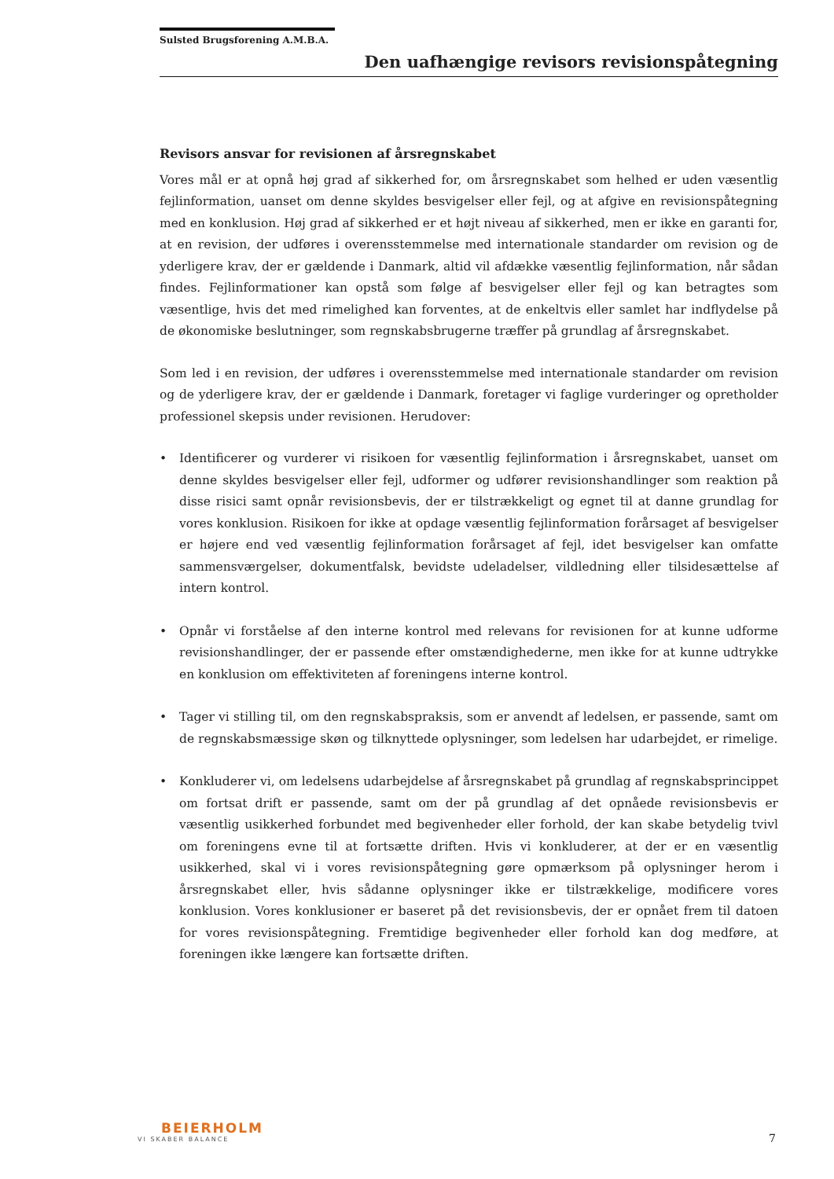Sulsted Brugsforening A.M.B.A.
Den uafhængige revisors revisionspåtegning
Revisors ansvar for revisionen af årsregnskabet
Vores mål er at opnå høj grad af sikkerhed for, om årsregnskabet som helhed er uden væsentlig fejlinformation, uanset om denne skyldes besvigelser eller fejl, og at afgive en revisionspåtegning med en konklusion. Høj grad af sikkerhed er et højt niveau af sikkerhed, men er ikke en garanti for, at en revision, der udføres i overensstemmelse med internationale standarder om revision og de yderligere krav, der er gældende i Danmark, altid vil afdække væsentlig fejlinformation, når sådan findes. Fejlinformationer kan opstå som følge af besvigelser eller fejl og kan betragtes som væsentlige, hvis det med rimelighed kan forventes, at de enkeltvis eller samlet har indflydelse på de økonomiske beslutninger, som regnskabsbrugerne træffer på grundlag af årsregnskabet.
Som led i en revision, der udføres i overensstemmelse med internationale standarder om revision og de yderligere krav, der er gældende i Danmark, foretager vi faglige vurderinger og opretholder professionel skepsis under revisionen. Herudover:
• Identificerer og vurderer vi risikoen for væsentlig fejlinformation i årsregnskabet, uanset om denne skyldes besvigelser eller fejl, udformer og udfører revisionshandlinger som reaktion på disse risici samt opnår revisionsbevis, der er tilstrækkeligt og egnet til at danne grundlag for vores konklusion. Risikoen for ikke at opdage væsentlig fejlinformation forårsaget af besvigelser er højere end ved væsentlig fejlinformation forårsaget af fejl, idet besvigelser kan omfatte sammensværgelser, dokumentfalsk, bevidste udeladelser, vildledning eller tilsidesættelse af intern kontrol.
• Opnår vi forståelse af den interne kontrol med relevans for revisionen for at kunne udforme revisionshandlinger, der er passende efter omstændighederne, men ikke for at kunne udtrykke en konklusion om effektiviteten af foreningens interne kontrol.
• Tager vi stilling til, om den regnskabspraksis, som er anvendt af ledelsen, er passende, samt om de regnskabsmæssige skøn og tilknyttede oplysninger, som ledelsen har udarbejdet, er rimelige.
• Konkluderer vi, om ledelsens udarbejdelse af årsregnskabet på grundlag af regnskabsprincippet om fortsat drift er passende, samt om der på grundlag af det opnåede revisionsbevis er væsentlig usikkerhed forbundet med begivenheder eller forhold, der kan skabe betydelig tvivl om foreningens evne til at fortsætte driften. Hvis vi konkluderer, at der er en væsentlig usikkerhed, skal vi i vores revisionspåtegning gøre opmærksom på oplysninger herom i årsregnskabet eller, hvis sådanne oplysninger ikke er tilstrækkelige, modificere vores konklusion. Vores konklusioner er baseret på det revisionsbevis, der er opnået frem til datoen for vores revisionspåtegning. Fremtidige begivenheder eller forhold kan dog medføre, at foreningen ikke længere kan fortsætte driften.
BEIERHOLM
VI SKABER BALANCE
7